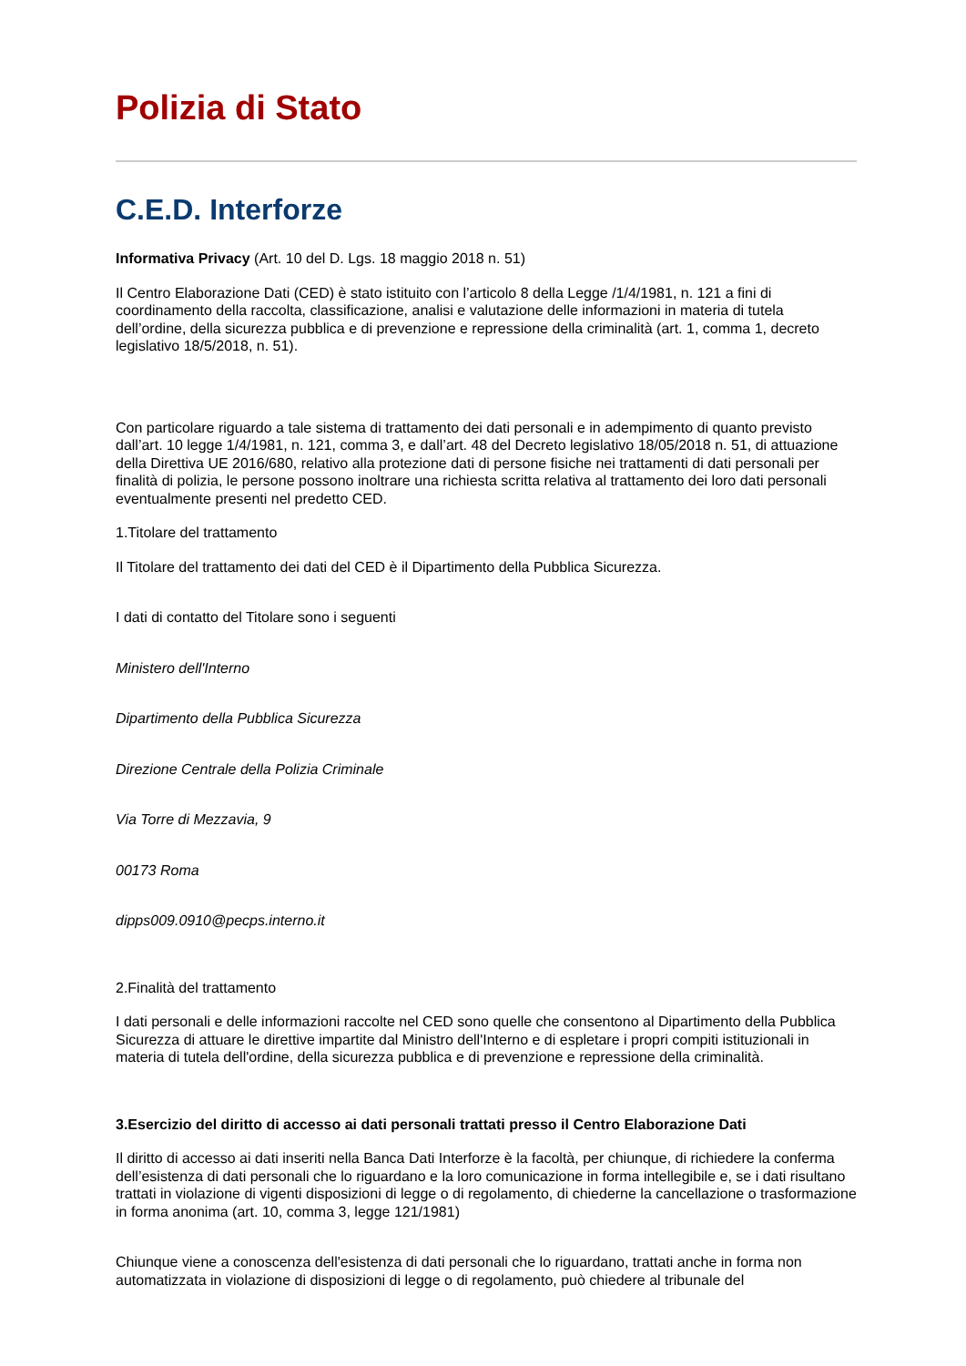Polizia di Stato
C.E.D. Interforze
Informativa Privacy (Art. 10 del D. Lgs. 18 maggio 2018 n. 51)
Il Centro Elaborazione Dati (CED) è stato istituito con l’articolo 8 della Legge /1/4/1981, n. 121 a fini di coordinamento della raccolta, classificazione, analisi e valutazione delle informazioni in materia di tutela dell’ordine, della sicurezza pubblica e di prevenzione e repressione della criminalità (art. 1, comma 1, decreto legislativo 18/5/2018, n. 51).
Con particolare riguardo a tale sistema di trattamento dei dati personali e in adempimento di quanto previsto dall’art. 10 legge 1/4/1981, n. 121, comma 3, e dall’art. 48 del Decreto legislativo 18/05/2018 n. 51, di attuazione della Direttiva UE 2016/680, relativo alla protezione dati di persone fisiche nei trattamenti di dati personali per finalità di polizia, le persone possono inoltrare una richiesta scritta relativa al trattamento dei loro dati personali eventualmente presenti nel predetto CED.
1.Titolare del trattamento
Il Titolare del trattamento dei dati del CED è il Dipartimento della Pubblica Sicurezza.
I dati di contatto del Titolare sono i seguenti
Ministero dell'Interno
Dipartimento della Pubblica Sicurezza
Direzione Centrale della Polizia Criminale
Via Torre di Mezzavia, 9
00173 Roma
dipps009.0910@pecps.interno.it
2.Finalità del trattamento
I dati personali e delle informazioni raccolte nel CED sono quelle che consentono al Dipartimento della Pubblica Sicurezza di attuare le direttive impartite dal Ministro dell'Interno e di espletare i propri compiti istituzionali in materia di tutela dell'ordine, della sicurezza pubblica e di prevenzione e repressione della criminalità.
3.Esercizio del diritto di accesso ai dati personali trattati presso il Centro Elaborazione Dati
Il diritto di accesso ai dati inseriti nella Banca Dati Interforze è la facoltà, per chiunque, di richiedere la conferma dell’esistenza di dati personali che lo riguardano e la loro comunicazione in forma intellegibile e, se i dati risultano trattati in violazione di vigenti disposizioni di legge o di regolamento, di chiederne la cancellazione o trasformazione in forma anonima (art. 10, comma 3, legge 121/1981)
Chiunque viene a conoscenza dell'esistenza di dati personali che lo riguardano, trattati anche in forma non automatizzata in violazione di disposizioni di legge o di regolamento, può chiedere al tribunale del